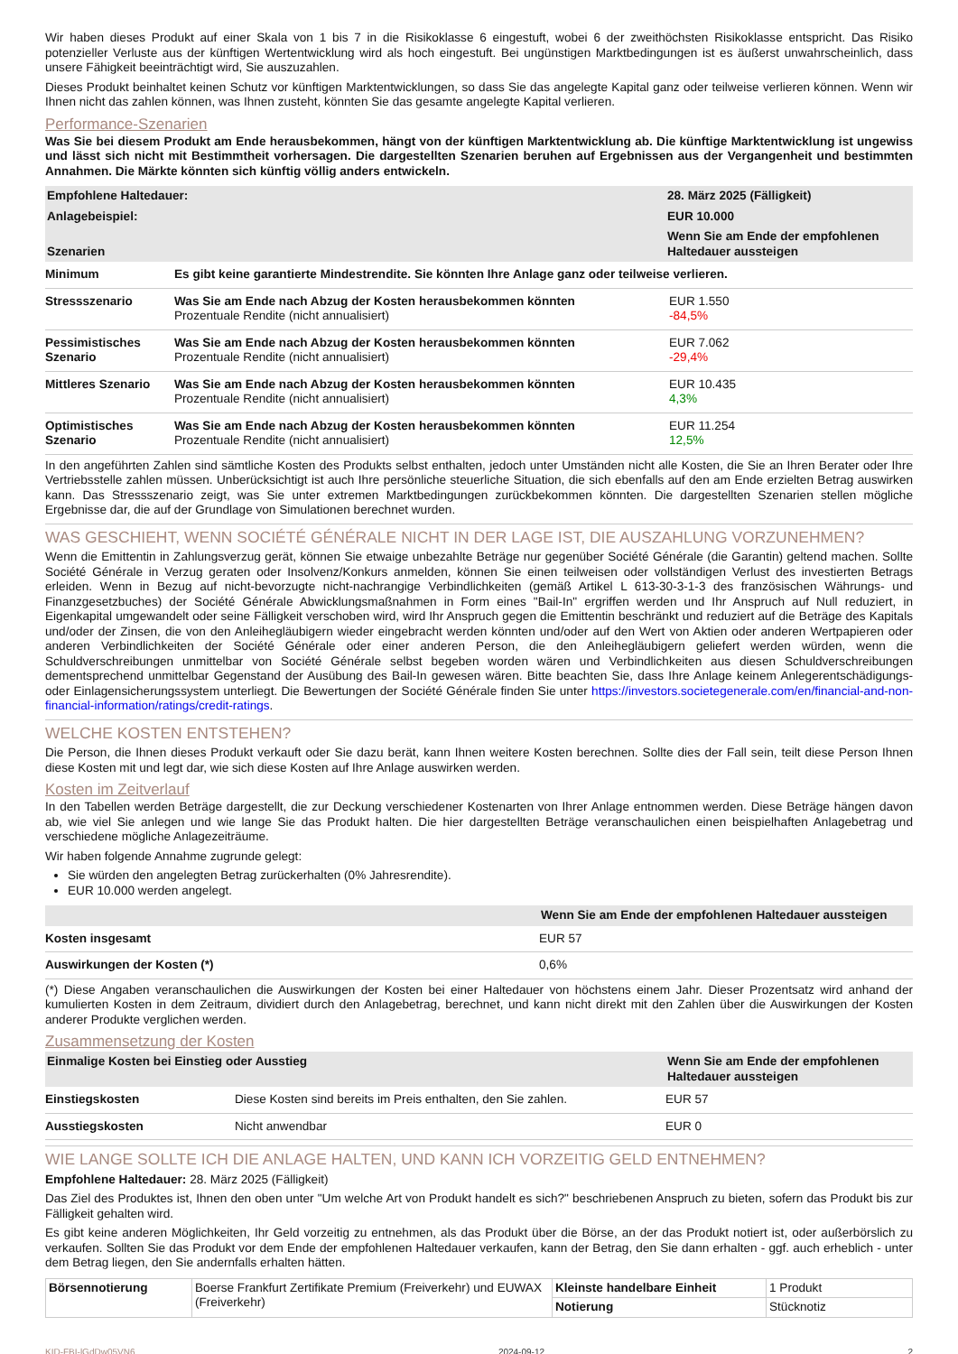Wir haben dieses Produkt auf einer Skala von 1 bis 7 in die Risikoklasse 6 eingestuft, wobei 6 der zweithöchsten Risikoklasse entspricht. Das Risiko potenzieller Verluste aus der künftigen Wertentwicklung wird als hoch eingestuft. Bei ungünstigen Marktbedingungen ist es äußerst unwahrscheinlich, dass unsere Fähigkeit beeinträchtigt wird, Sie auszuzahlen.
Dieses Produkt beinhaltet keinen Schutz vor künftigen Marktentwicklungen, so dass Sie das angelegte Kapital ganz oder teilweise verlieren können. Wenn wir Ihnen nicht das zahlen können, was Ihnen zusteht, könnten Sie das gesamte angelegte Kapital verlieren.
Performance-Szenarien
Was Sie bei diesem Produkt am Ende herausbekommen, hängt von der künftigen Marktentwicklung ab. Die künftige Marktentwicklung ist ungewiss und lässt sich nicht mit Bestimmtheit vorhersagen. Die dargestellten Szenarien beruhen auf Ergebnissen aus der Vergangenheit und bestimmten Annahmen. Die Märkte könnten sich künftig völlig anders entwickeln.
| Empfohlene Haltedauer: | 28. März 2025 (Fälligkeit) |
| --- | --- |
| Anlagebeispiel: | EUR 10.000 |
| Szenarien | Wenn Sie am Ende der empfohlenen Haltedauer aussteigen |
| Minimum | Es gibt keine garantierte Mindestrendite. Sie könnten Ihre Anlage ganz oder teilweise verlieren. | |
| Stressszenario | Was Sie am Ende nach Abzug der Kosten herausbekommen könnten Prozentuale Rendite (nicht annualisiert) | EUR 1.550 -84,5% |
| Pessimistisches Szenario | Was Sie am Ende nach Abzug der Kosten herausbekommen könnten Prozentuale Rendite (nicht annualisiert) | EUR 7.062 -29,4% |
| Mittleres Szenario | Was Sie am Ende nach Abzug der Kosten herausbekommen könnten Prozentuale Rendite (nicht annualisiert) | EUR 10.435 4,3% |
| Optimistisches Szenario | Was Sie am Ende nach Abzug der Kosten herausbekommen könnten Prozentuale Rendite (nicht annualisiert) | EUR 11.254 12,5% |
In den angeführten Zahlen sind sämtliche Kosten des Produkts selbst enthalten, jedoch unter Umständen nicht alle Kosten, die Sie an Ihren Berater oder Ihre Vertriebsstelle zahlen müssen. Unberücksichtigt ist auch Ihre persönliche steuerliche Situation, die sich ebenfalls auf den am Ende erzielten Betrag auswirken kann. Das Stressszenario zeigt, was Sie unter extremen Marktbedingungen zurückbekommen könnten. Die dargestellten Szenarien stellen mögliche Ergebnisse dar, die auf der Grundlage von Simulationen berechnet wurden.
WAS GESCHIEHT, WENN SOCIÉTÉ GÉNÉRALE NICHT IN DER LAGE IST, DIE AUSZAHLUNG VORZUNEHMEN?
Wenn die Emittentin in Zahlungsverzug gerät, können Sie etwaige unbezahlte Beträge nur gegenüber Société Générale (die Garantin) geltend machen. Sollte Société Générale in Verzug geraten oder Insolvenz/Konkurs anmelden, können Sie einen teilweisen oder vollständigen Verlust des investierten Betrags erleiden. Wenn in Bezug auf nicht-bevorzugte nicht-nachrangige Verbindlichkeiten (gemäß Artikel L 613-30-3-1-3 des französischen Währungs- und Finanzgesetzbuches) der Société Générale Abwicklungsmaßnahmen in Form eines "Bail-In" ergriffen werden und Ihr Anspruch auf Null reduziert, in Eigenkapital umgewandelt oder seine Fälligkeit verschoben wird, wird Ihr Anspruch gegen die Emittentin beschränkt und reduziert auf die Beträge des Kapitals und/oder der Zinsen, die von den Anleihegläubigern wieder eingebracht werden könnten und/oder auf den Wert von Aktien oder anderen Wertpapieren oder anderen Verbindlichkeiten der Société Générale oder einer anderen Person, die den Anleihegläubigern geliefert werden würden, wenn die Schuldverschreibungen unmittelbar von Société Générale selbst begeben worden wären und Verbindlichkeiten aus diesen Schuldverschreibungen dementsprechend unmittelbar Gegenstand der Ausübung des Bail-In gewesen wären. Bitte beachten Sie, dass Ihre Anlage keinem Anlegerentschädigungs- oder Einlagensicherungssystem unterliegt. Die Bewertungen der Société Générale finden Sie unter https://investors.societegenerale.com/en/financial-and-non-financial-information/ratings/credit-ratings.
WELCHE KOSTEN ENTSTEHEN?
Die Person, die Ihnen dieses Produkt verkauft oder Sie dazu berät, kann Ihnen weitere Kosten berechnen. Sollte dies der Fall sein, teilt diese Person Ihnen diese Kosten mit und legt dar, wie sich diese Kosten auf Ihre Anlage auswirken werden.
Kosten im Zeitverlauf
In den Tabellen werden Beträge dargestellt, die zur Deckung verschiedener Kostenarten von Ihrer Anlage entnommen werden. Diese Beträge hängen davon ab, wie viel Sie anlegen und wie lange Sie das Produkt halten. Die hier dargestellten Beträge veranschaulichen einen beispielhaften Anlagebetrag und verschiedene mögliche Anlagezeiträume.
Wir haben folgende Annahme zugrunde gelegt:
Sie würden den angelegten Betrag zurückerhalten (0% Jahresrendite).
EUR 10.000 werden angelegt.
| | Wenn Sie am Ende der empfohlenen Haltedauer aussteigen |
| --- | --- |
| Kosten insgesamt | EUR 57 |
| Auswirkungen der Kosten (*) | 0,6% |
(*) Diese Angaben veranschaulichen die Auswirkungen der Kosten bei einer Haltedauer von höchstens einem Jahr. Dieser Prozentsatz wird anhand der kumulierten Kosten in dem Zeitraum, dividiert durch den Anlagebetrag, berechnet, und kann nicht direkt mit den Zahlen über die Auswirkungen der Kosten anderer Produkte verglichen werden.
Zusammensetzung der Kosten
| Einmalige Kosten bei Einstieg oder Ausstieg | | Wenn Sie am Ende der empfohlenen Haltedauer aussteigen |
| --- | --- | --- |
| Einstiegskosten | Diese Kosten sind bereits im Preis enthalten, den Sie zahlen. | EUR 57 |
| Ausstiegskosten | Nicht anwendbar | EUR 0 |
WIE LANGE SOLLTE ICH DIE ANLAGE HALTEN, UND KANN ICH VORZEITIG GELD ENTNEHMEN?
Empfohlene Haltedauer: 28. März 2025 (Fälligkeit)
Das Ziel des Produktes ist, Ihnen den oben unter "Um welche Art von Produkt handelt es sich?" beschriebenen Anspruch zu bieten, sofern das Produkt bis zur Fälligkeit gehalten wird.
Es gibt keine anderen Möglichkeiten, Ihr Geld vorzeitig zu entnehmen, als das Produkt über die Börse, an der das Produkt notiert ist, oder außerbörslich zu verkaufen. Sollten Sie das Produkt vor dem Ende der empfohlenen Haltedauer verkaufen, kann der Betrag, den Sie dann erhalten - ggf. auch erheblich - unter dem Betrag liegen, den Sie andernfalls erhalten hätten.
| Börsennotierung | Boerse Frankfurt Zertifikate Premium (Freiverkehr) und EUWAX (Freiverkehr) | Kleinste handelbare Einheit | 1 Produkt |
| | | Notierung | Stücknotiz |
KID-FBI-lGdDw05VN6 2024-09-12 2